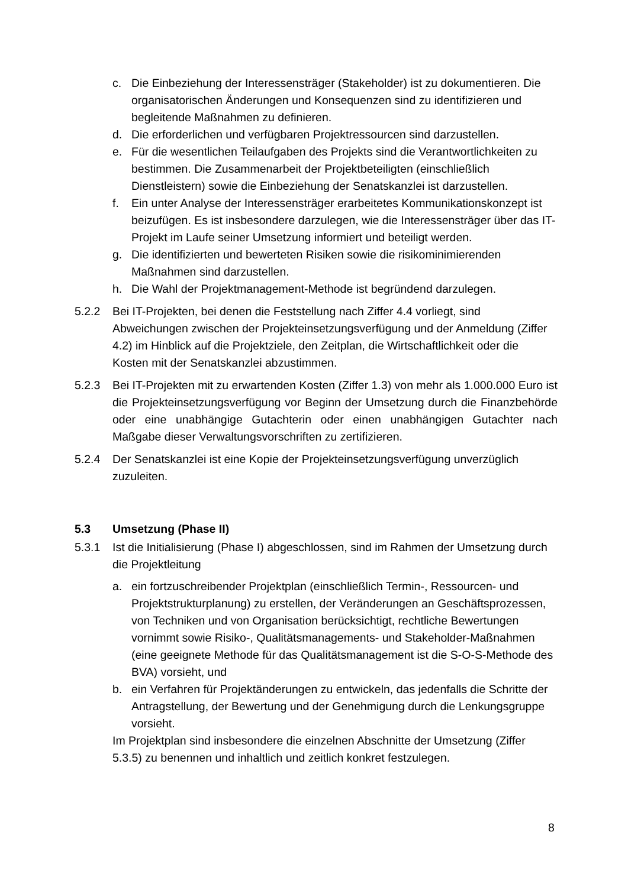c. Die Einbeziehung der Interessensträger (Stakeholder) ist zu dokumentieren. Die organisatorischen Änderungen und Konsequenzen sind zu identifizieren und begleitende Maßnahmen zu definieren.
d. Die erforderlichen und verfügbaren Projektressourcen sind darzustellen.
e. Für die wesentlichen Teilaufgaben des Projekts sind die Verantwortlichkeiten zu bestimmen. Die Zusammenarbeit der Projektbeteiligten (einschließlich Dienstleistern) sowie die Einbeziehung der Senatskanzlei ist darzustellen.
f. Ein unter Analyse der Interessensträger erarbeitetes Kommunikationskonzept ist beizufügen. Es ist insbesondere darzulegen, wie die Interessensträger über das IT-Projekt im Laufe seiner Umsetzung informiert und beteiligt werden.
g. Die identifizierten und bewerteten Risiken sowie die risikominimierenden Maßnahmen sind darzustellen.
h. Die Wahl der Projektmanagement-Methode ist begründend darzulegen.
5.2.2 Bei IT-Projekten, bei denen die Feststellung nach Ziffer 4.4 vorliegt, sind Abweichungen zwischen der Projekteinsetzungsverfügung und der Anmeldung (Ziffer 4.2) im Hinblick auf die Projektziele, den Zeitplan, die Wirtschaftlichkeit oder die Kosten mit der Senatskanzlei abzustimmen.
5.2.3 Bei IT-Projekten mit zu erwartenden Kosten (Ziffer 1.3) von mehr als 1.000.000 Euro ist die Projekteinsetzungsverfügung vor Beginn der Umsetzung durch die Finanzbehörde oder eine unabhängige Gutachterin oder einen unabhängigen Gutachter nach Maßgabe dieser Verwaltungsvorschriften zu zertifizieren.
5.2.4 Der Senatskanzlei ist eine Kopie der Projekteinsetzungsverfügung unverzüglich zuzuleiten.
5.3 Umsetzung (Phase II)
5.3.1 Ist die Initialisierung (Phase I) abgeschlossen, sind im Rahmen der Umsetzung durch die Projektleitung
a. ein fortzuschreibender Projektplan (einschließlich Termin-, Ressourcen- und Projektstrukturplanung) zu erstellen, der Veränderungen an Geschäftsprozessen, von Techniken und von Organisation berücksichtigt, rechtliche Bewertungen vornimmt sowie Risiko-, Qualitätsmanagements- und Stakeholder-Maßnahmen (eine geeignete Methode für das Qualitätsmanagement ist die S-O-S-Methode des BVA) vorsieht, und
b. ein Verfahren für Projektänderungen zu entwickeln, das jedenfalls die Schritte der Antragstellung, der Bewertung und der Genehmigung durch die Lenkungsgruppe vorsieht.
Im Projektplan sind insbesondere die einzelnen Abschnitte der Umsetzung (Ziffer 5.3.5) zu benennen und inhaltlich und zeitlich konkret festzulegen.
8